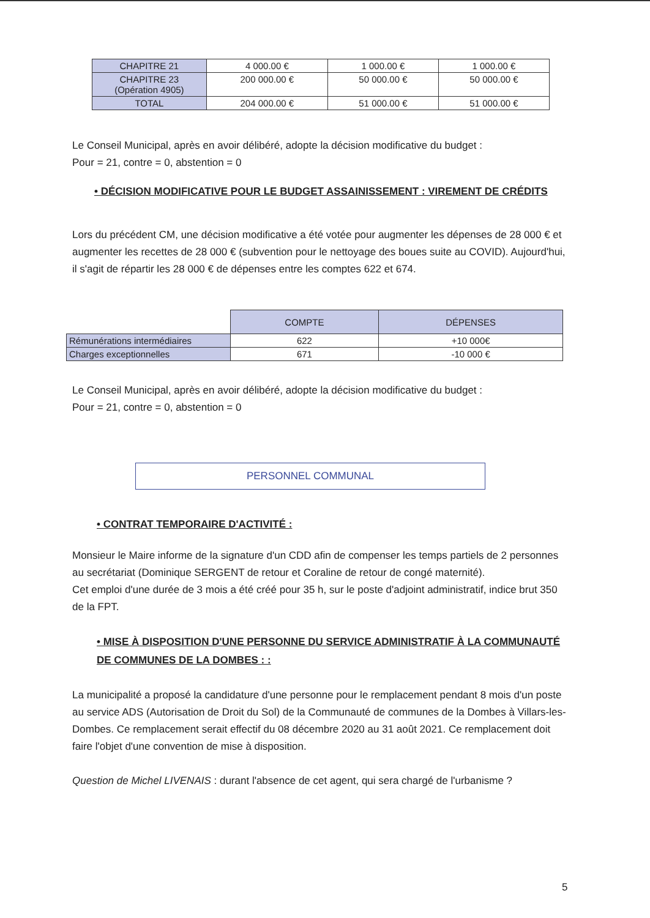| CHAPITRE 21 | 4 000.00 € | 1 000.00 € | 1 000.00 € |
| CHAPITRE 23 (Opération 4905) | 200 000.00 € | 50 000.00 € | 50 000.00 € |
| TOTAL | 204 000.00 € | 51 000.00 € | 51 000.00 € |
Le Conseil Municipal, après en avoir délibéré, adopte la décision modificative du budget :
Pour = 21, contre = 0, abstention = 0
• DÉCISION MODIFICATIVE POUR LE BUDGET ASSAINISSEMENT : VIREMENT DE CRÉDITS
Lors du précédent CM, une décision modificative a été votée pour augmenter les dépenses de 28 000 € et augmenter les recettes de 28 000 € (subvention pour le nettoyage des boues suite au COVID). Aujourd'hui, il s'agit de répartir les 28 000 € de dépenses entre les comptes 622 et 674.
| | COMPTE | DÉPENSES |
| Rémunérations intermédiaires | 622 | +10 000€ |
| Charges exceptionnelles | 671 | -10 000 € |
Le Conseil Municipal, après en avoir délibéré, adopte la décision modificative du budget :
Pour = 21, contre = 0, abstention = 0
PERSONNEL COMMUNAL
• CONTRAT TEMPORAIRE D'ACTIVITÉ :
Monsieur le Maire informe de la signature d'un CDD afin de compenser les temps partiels de 2 personnes au secrétariat (Dominique SERGENT de retour et Coraline de retour de congé maternité).
Cet emploi d'une durée de 3 mois a été créé pour 35 h, sur le poste d'adjoint administratif, indice brut 350 de la FPT.
• MISE À DISPOSITION D'UNE PERSONNE DU SERVICE ADMINISTRATIF À LA COMMUNAUTÉ DE COMMUNES DE LA DOMBES : :
La municipalité a proposé la candidature d'une personne pour le remplacement pendant 8 mois d'un poste au service ADS (Autorisation de Droit du Sol) de la Communauté de communes de la Dombes à Villars-les-Dombes. Ce remplacement serait effectif du 08 décembre 2020 au 31 août 2021. Ce remplacement doit faire l'objet d'une convention de mise à disposition.
Question de Michel LIVENAIS : durant l'absence de cet agent, qui sera chargé de l'urbanisme ?
5